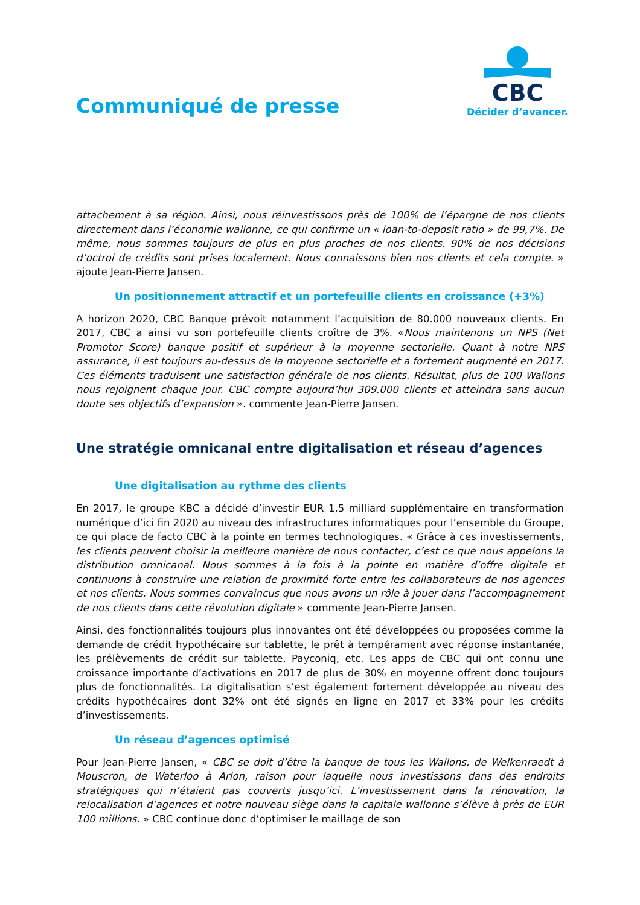Communiqué de presse
CBC
Décider d’avancer.
attachement à sa région. Ainsi, nous réinvestissons près de 100% de l’épargne de nos clients directement dans l’économie wallonne, ce qui confirme un « loan-to-deposit ratio » de 99,7%. De même, nous sommes toujours de plus en plus proches de nos clients. 90% de nos décisions d’octroi de crédits sont prises localement. Nous connaissons bien nos clients et cela compte. » ajoute Jean-Pierre Jansen.
Un positionnement attractif et un portefeuille clients en croissance (+3%)
A horizon 2020, CBC Banque prévoit notamment l’acquisition de 80.000 nouveaux clients. En 2017, CBC a ainsi vu son portefeuille clients croître de 3%. «Nous maintenons un NPS (Net Promotor Score) banque positif et supérieur à la moyenne sectorielle. Quant à notre NPS assurance, il est toujours au-dessus de la moyenne sectorielle et a fortement augmenté en 2017. Ces éléments traduisent une satisfaction générale de nos clients. Résultat, plus de 100 Wallons nous rejoignent chaque jour. CBC compte aujourd’hui 309.000 clients et atteindra sans aucun doute ses objectifs d’expansion ». commente Jean-Pierre Jansen.
Une stratégie omnicanal entre digitalisation et réseau d’agences
Une digitalisation au rythme des clients
En 2017, le groupe KBC a décidé d’investir EUR 1,5 milliard supplémentaire en transformation numérique d’ici fin 2020 au niveau des infrastructures informatiques pour l’ensemble du Groupe, ce qui place de facto CBC à la pointe en termes technologiques. « Grâce à ces investissements, les clients peuvent choisir la meilleure manière de nous contacter, c’est ce que nous appelons la distribution omnicanal. Nous sommes à la fois à la pointe en matière d’offre digitale et continuons à construire une relation de proximité forte entre les collaborateurs de nos agences et nos clients. Nous sommes convaincus que nous avons un rôle à jouer dans l’accompagnement de nos clients dans cette révolution digitale » commente Jean-Pierre Jansen.
Ainsi, des fonctionnalités toujours plus innovantes ont été développées ou proposées comme la demande de crédit hypothécaire sur tablette, le prêt à tempérament avec réponse instantanée, les prélèvements de crédit sur tablette, Payconiq, etc. Les apps de CBC qui ont connu une croissance importante d’activations en 2017 de plus de 30% en moyenne offrent donc toujours plus de fonctionnalités. La digitalisation s’est également fortement développée au niveau des crédits hypothécaires dont 32% ont été signés en ligne en 2017 et 33% pour les crédits d’investissements.
Un réseau d’agences optimisé
Pour Jean-Pierre Jansen, « CBC se doit d’être la banque de tous les Wallons, de Welkenraedt à Mouscron, de Waterloo à Arlon, raison pour laquelle nous investissons dans des endroits stratégiques qui n’étaient pas couverts jusqu’ici. L’investissement dans la rénovation, la relocalisation d’agences et notre nouveau siège dans la capitale wallonne s’élève à près de EUR 100 millions. » CBC continue donc d’optimiser le maillage de son